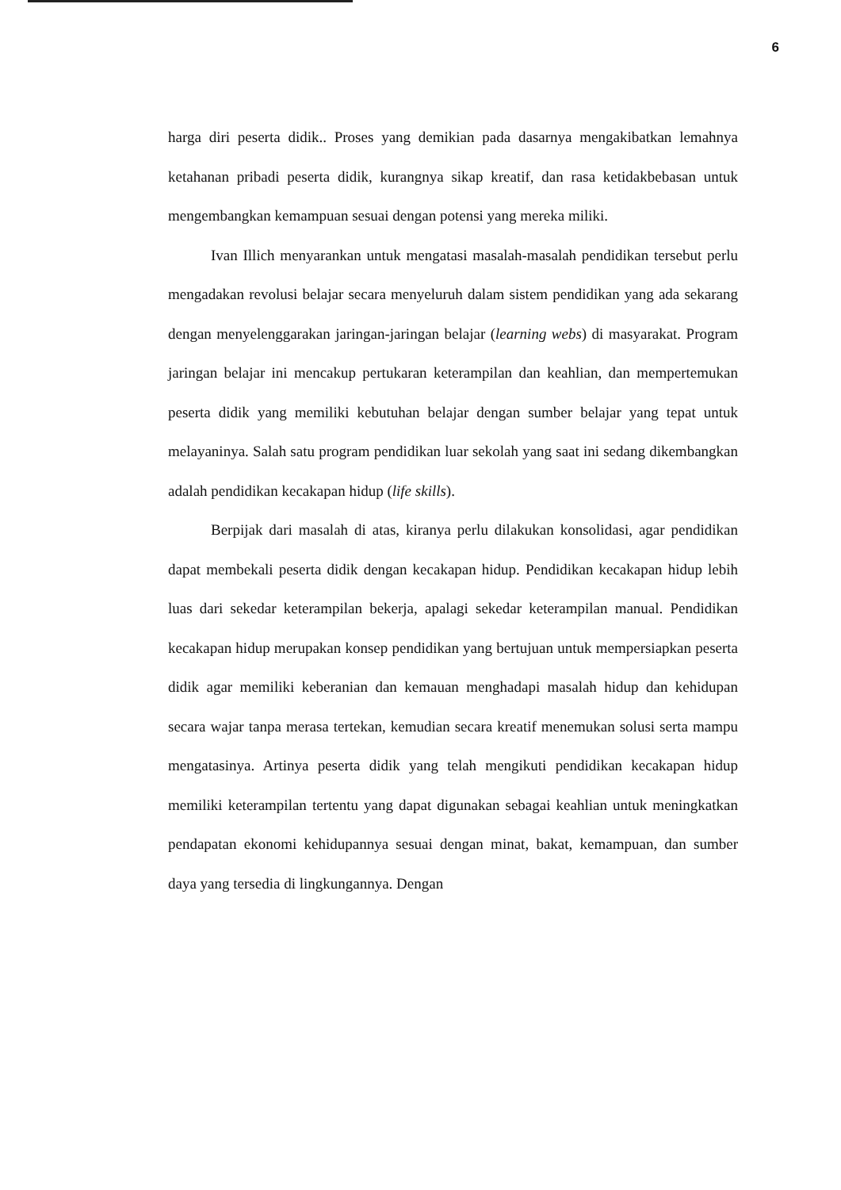6
harga diri peserta didik.. Proses yang demikian pada dasarnya mengakibatkan lemahnya ketahanan pribadi peserta didik, kurangnya sikap kreatif, dan rasa ketidakbebasan untuk mengembangkan kemampuan sesuai dengan potensi yang mereka miliki.
Ivan Illich menyarankan untuk mengatasi masalah-masalah pendidikan tersebut perlu mengadakan revolusi belajar secara menyeluruh dalam sistem pendidikan yang ada sekarang dengan menyelenggarakan jaringan-jaringan belajar (learning webs) di masyarakat. Program jaringan belajar ini mencakup pertukaran keterampilan dan keahlian, dan mempertemukan peserta didik yang memiliki kebutuhan belajar dengan sumber belajar yang tepat untuk melayaninya. Salah satu program pendidikan luar sekolah yang saat ini sedang dikembangkan adalah pendidikan kecakapan hidup (life skills).
Berpijak dari masalah di atas, kiranya perlu dilakukan konsolidasi, agar pendidikan dapat membekali peserta didik dengan kecakapan hidup. Pendidikan kecakapan hidup lebih luas dari sekedar keterampilan bekerja, apalagi sekedar keterampilan manual. Pendidikan kecakapan hidup merupakan konsep pendidikan yang bertujuan untuk mempersiapkan peserta didik agar memiliki keberanian dan kemauan menghadapi masalah hidup dan kehidupan secara wajar tanpa merasa tertekan, kemudian secara kreatif menemukan solusi serta mampu mengatasinya. Artinya peserta didik yang telah mengikuti pendidikan kecakapan hidup memiliki keterampilan tertentu yang dapat digunakan sebagai keahlian untuk meningkatkan pendapatan ekonomi kehidupannya sesuai dengan minat, bakat, kemampuan, dan sumber daya yang tersedia di lingkungannya. Dengan